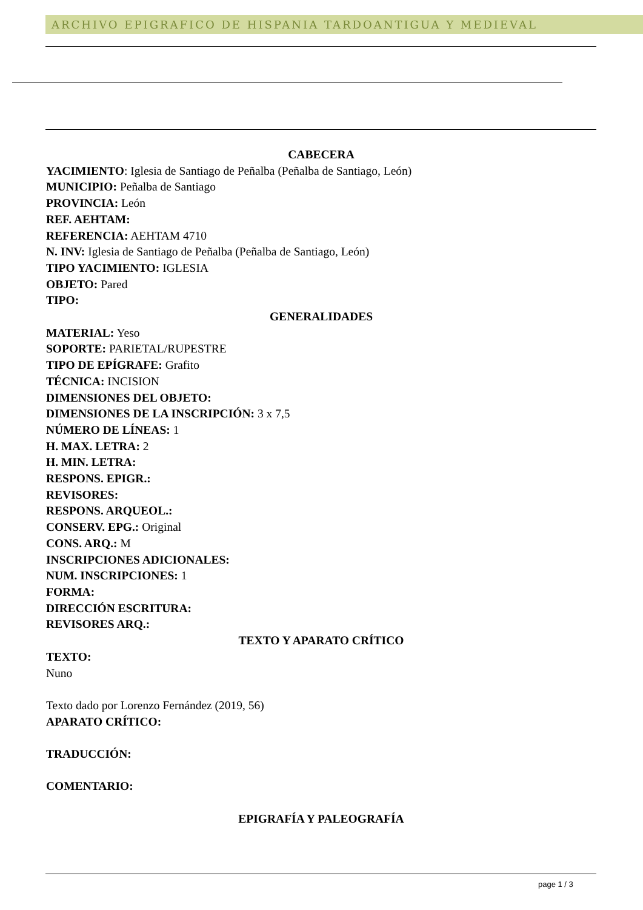ARCHIVO EPIGRAFICO DE HISPANIA TARDOANTIGUA Y MEDIEVAL
CABECERA
YACIMIENTO: Iglesia de Santiago de Peñalba (Peñalba de Santiago, León)
MUNICIPIO: Peñalba de Santiago
PROVINCIA: León
REF. AEHTAM:
REFERENCIA: AEHTAM 4710
N. INV: Iglesia de Santiago de Peñalba (Peñalba de Santiago, León)
TIPO YACIMIENTO: IGLESIA
OBJETO: Pared
TIPO:
GENERALIDADES
MATERIAL: Yeso
SOPORTE: PARIETAL/RUPESTRE
TIPO DE EPÍGRAFE: Grafito
TÉCNICA: INCISION
DIMENSIONES DEL OBJETO:
DIMENSIONES DE LA INSCRIPCIÓN: 3 x 7,5
NÚMERO DE LÍNEAS: 1
H. MAX. LETRA: 2
H. MIN. LETRA:
RESPONS. EPIGR.:
REVISORES:
RESPONS. ARQUEOL.:
CONSERV. EPG.: Original
CONS. ARQ.: M
INSCRIPCIONES ADICIONALES:
NUM. INSCRIPCIONES: 1
FORMA:
DIRECCIÓN ESCRITURA:
REVISORES ARQ.:
TEXTO Y APARATO CRÍTICO
TEXTO:
Nuno
Texto dado por Lorenzo Fernández (2019, 56)
APARATO CRÍTICO:
TRADUCCIÓN:
COMENTARIO:
EPIGRAFÍA Y PALEOGRAFÍA
page 1 / 3